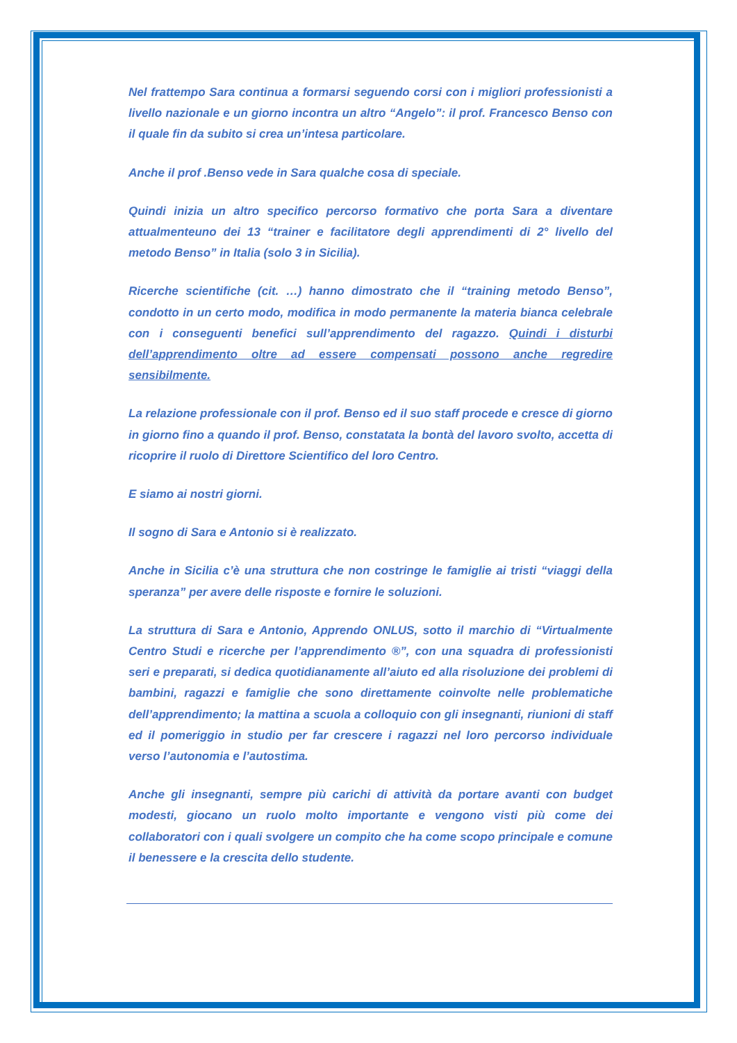Nel frattempo Sara continua a formarsi seguendo corsi con i migliori professionisti a livello nazionale e un giorno incontra un altro “Angelo”: il prof. Francesco Benso con il quale fin da subito si crea un’intesa particolare.
Anche il prof .Benso vede in Sara qualche cosa di speciale.
Quindi inizia un altro specifico percorso formativo che porta Sara a diventare attualmenteuno dei 13 “trainer e facilitatore degli apprendimenti di 2° livello del metodo Benso” in Italia (solo 3 in Sicilia).
Ricerche scientifiche (cit. …) hanno dimostrato che il “training metodo Benso”, condotto in un certo modo, modifica in modo permanente la materia bianca celebrale con i conseguenti benefici sull’apprendimento del ragazzo. Quindi i disturbi dell’apprendimento oltre ad essere compensati possono anche regredire sensibilmente.
La relazione professionale con il prof. Benso ed il suo staff procede e cresce di giorno in giorno fino a quando il prof. Benso, constatata la bontà del lavoro svolto, accetta di ricoprire il ruolo di Direttore Scientifico del loro Centro.
E siamo ai nostri giorni.
Il sogno di Sara e Antonio si è realizzato.
Anche in Sicilia c’è una struttura che non costringe le famiglie ai tristi “viaggi della speranza” per avere delle risposte e fornire le soluzioni.
La struttura di Sara e Antonio, Apprendo ONLUS, sotto il marchio di “Virtualmente Centro Studi e ricerche per l’apprendimento ®”, con una squadra di professionisti seri e preparati, si dedica quotidianamente all’aiuto ed alla risoluzione dei problemi di bambini, ragazzi e famiglie che sono direttamente coinvolte nelle problematiche dell’apprendimento; la mattina a scuola a colloquio con gli insegnanti, riunioni di staff ed il pomeriggio in studio per far crescere i ragazzi nel loro percorso individuale verso l’autonomia e l’autostima.
Anche gli insegnanti, sempre più carichi di attività da portare avanti con budget modesti, giocano un ruolo molto importante e vengono visti più come dei collaboratori con i quali svolgere un compito che ha come scopo principale e comune il benessere e la crescita dello studente.